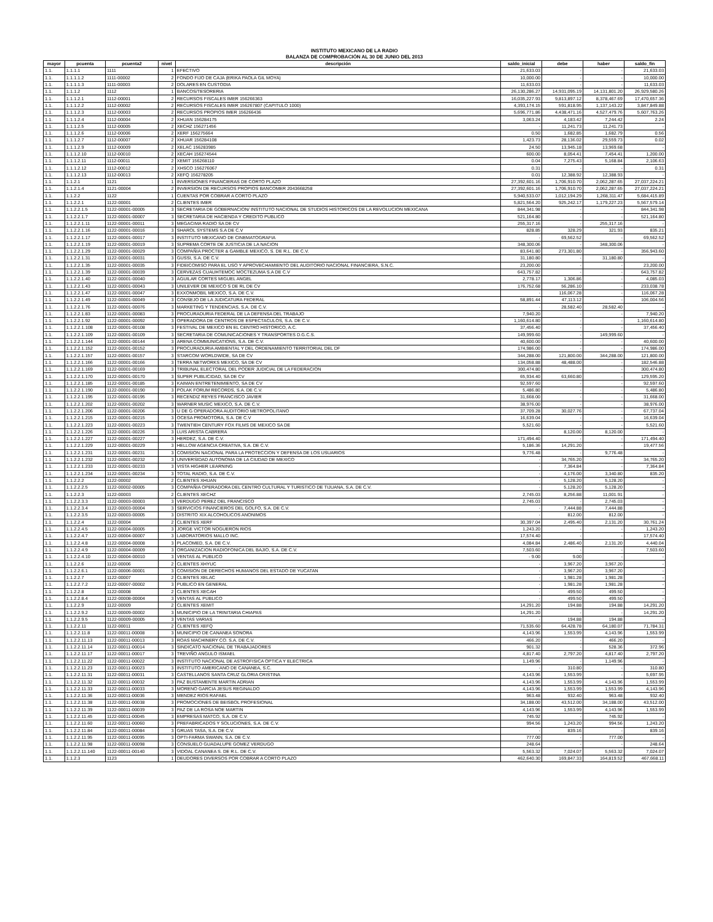INSTITUTO MEXICANO DE LA RADIO
BALANZA DE COMPROBACIÓN AL 30 DE JUNIO DEL 2013
| mayor | pcuenta | pcuenta2 | nivel | descripción | saldo_inicial | debe | haber | saldo_fin |
| --- | --- | --- | --- | --- | --- | --- | --- | --- |
| 1.1. | 1.1.1.1 | 1111 | 1 | EFECTIVO | 21,633.03 | - | - | 21,633.03 |
| 1.1. | 1.1.1.1.2 | 1111-00002 | 2 | FONDO FIJO DE CAJA (ERIKA PAOLA GIL MOYA) | 10,000.00 | - | - | 10,000.00 |
| 1.1. | 1.1.1.1.3 | 1111-00003 | 2 | DOLARES EN CUSTODIA | 11,633.03 | - | - | 11,633.03 |
| 1.1. | 1.1.1.2 | 1112 | 1 | BANCOS/TESORERIA | 26,130,286.27 | 14,931,095.19 | 14,131,801.20 | 26,929,580.26 |
| 1.1. | 1.1.1.2.1 | 1112-00001 | 2 | RECURSOS FISCALES IMER 156266363 | 16,035,227.93 | 9,813,897.12 | 8,378,467.69 | 17,470,657.36 |
| 1.1. | 1.1.1.2.2 | 1112-00002 | 2 | RECURSOS FISCALES IMER 156267807 (CAPITULO 1000) | 4,393,174.15 | 591,818.95 | 1,137,143.22 | 3,847,849.88 |
| 1.1. | 1.1.1.2.3 | 1112-00003 | 2 | RECURSOS PROPIOS IMER 156266436 | 5,696,771.86 | 4,438,471.16 | 4,527,479.76 | 5,607,763.26 |
| 1.1. | 1.1.1.2.4 | 1112-00004 | 2 | XHUAN 156284175 | 3,063.24 | 4,183.42 | 7,244.42 | 2.24 |
| 1.1. | 1.1.1.2.5 | 1112-00005 | 2 | XECHZ 156271456 | - | 11,241.73 | 11,241.73 | - |
| 1.1. | 1.1.1.2.6 | 1112-00006 | 2 | XERF 156275664 | 0.50 | 1,682.85 | 1,682.79 | 0.56 |
| 1.1. | 1.1.1.2.7 | 1112-00007 | 2 | XHUAR 156284108 | 1,423.73 | 28,136.02 | 29,559.73 | 0.02 |
| 1.1. | 1.1.1.2.9 | 1112-00009 | 2 | XELAC 156283985 | 24.50 | 13,945.18 | 13,969.68 | - |
| 1.1. | 1.1.1.2.10 | 1112-00010 | 2 | XECAH 156274544 | 600.00 | 8,054.41 | 7,454.41 | 1,200.00 |
| 1.1. | 1.1.1.2.11 | 1112-00011 | 2 | XEMIT 156268110 | 0.04 | 7,275.43 | 5,168.84 | 2,106.63 |
| 1.1. | 1.1.1.2.12 | 1112-00012 | 2 | XHSCO 156276067 | 0.31 | - | - | 0.31 |
| 1.1. | 1.1.1.2.13 | 1112-00013 | 2 | XEFQ 156278205 | 0.01 | 12,388.92 | 12,388.93 | - |
| 1.1. | 1.1.2.1 | 1121 | 1 | INVERSIONES FINANCIERAS DE CORTO PLAZO | 27,392,601.16 | 1,706,910.70 | 2,062,287.65 | 27,037,224.21 |
| 1.1. | 1.1.2.1.4 | 1121-00004 | 2 | INVERSION DE RECURSOS PROPIOS BANCOMER 2043668258 | 27,392,601.16 | 1,706,910.70 | 2,062,287.65 | 27,037,224.21 |
| 1.1. | 1.1.2.2 | 1122 | 1 | CUENTAS POR COBRAR A CORTO PLAZO | 5,940,533.07 | 1,012,194.29 | 1,268,311.47 | 5,684,415.89 |
| 1.1. | 1.1.2.2.1 | 1122-00001 | 2 | CLIENTES IMER | 5,821,564.20 | 925,242.17 | 1,179,227.23 | 5,567,579.14 |
| 1.1. | 1.1.2.2.1.5 | 1122-00001-00005 | 3 | SECRETARIA DE GOBERNACION/ INSTITUTO NACIONAL DE STUDIOS HISTORICOS DE LA REVOLUCION MEXICANA | 844,341.98 | - | - | 844,341.98 |
| 1.1. | 1.1.2.2.1.7 | 1122-00001-00007 | 3 | SECRETARIA DE HACIENDA Y CREDITO PUBLICO | 521,164.80 | - | - | 521,164.80 |
| 1.1. | 1.1.2.2.1.11 | 1122-00001-00011 | 3 | MEGACIMA RADIO SA DE CV | 255,317.16 | - | 255,317.16 | - |
| 1.1. | 1.1.2.2.1.16 | 1122-00001-00016 | 3 | SHAROL SYSTEMS S.A DE C.V | 828.85 | 328.29 | 321.93 | 835.21 |
| 1.1. | 1.1.2.2.1.17 | 1122-00001-00017 | 3 | INSTITUTO MEXICANO DE CINEMATOGRAFIA | - | 69,562.52 | - | 69,562.52 |
| 1.1. | 1.1.2.2.1.19 | 1122-00001-00019 | 3 | SUPREMA CORTE DE JUSTICIA DE LA NACION | 348,300.06 | - | 348,300.06 | - |
| 1.1. | 1.1.2.2.1.29 | 1122-00001-00029 | 3 | COMPAÑIA PROCTER & GAMBLE MEXICO, S. DE R.L. DE C.V. | 83,641.80 | 273,301.80 | - | 356,943.60 |
| 1.1. | 1.1.2.2.1.31 | 1122-00001-00031 | 3 | GUSSI, S.A. DE C.V. | 31,180.80 | - | 31,180.80 | - |
| 1.1. | 1.1.2.2.1.35 | 1122-00001-00035 | 3 | FIDEICOMISO PARA EL USO Y APROVECHAMIENTO DEL AUDITORIO NACIONAL FINANCIERA, S.N.C. | 23,200.00 | - | - | 23,200.00 |
| 1.1. | 1.1.2.2.1.39 | 1122-00001-00039 | 3 | CERVEZAS CUAUHTEMOC MOCTEZUMA S.A DE C.V | 643,757.82 | - | - | 643,757.82 |
| 1.1. | 1.1.2.2.1.40 | 1122-00001-00040 | 3 | AGUILAR CORTES MIGUEL ANGEL | 2,778.17 | 1,306.86 | - | 4,085.03 |
| 1.1. | 1.1.2.2.1.43 | 1122-00001-00043 | 3 | UNILEVER DE MEXICO S DE RL DE CV | 176,752.68 | 56,286.10 | - | 233,038.78 |
| 1.1. | 1.1.2.2.1.47 | 1122-00001-00047 | 3 | EXXONMOBIL MEXICO, S.A. DE C.V. | - | 116,067.28 | - | 116,067.28 |
| 1.1. | 1.1.2.2.1.49 | 1122-00001-00049 | 3 | CONSEJO DE LA JUDICATURA FEDERAL | 58,891.44 | 47,113.12 | - | 106,004.56 |
| 1.1. | 1.1.2.2.1.76 | 1122-00001-00076 | 3 | MARKETING Y TENDENCIAS, S.A. DE C.V. | - | 28,582.40 | 28,582.40 | - |
| 1.1. | 1.1.2.2.1.83 | 1122-00001-00083 | 3 | PROCURADURIA FEDERAL DE LA DEFENSA DEL TRABAJO | 7,940.20 | - | - | 7,940.20 |
| 1.1. | 1.1.2.2.1.92 | 1122-00001-00092 | 3 | OPERADORA DE CENTROS DE ESPECTACULOS, S.A. DE C.V. | 1,160,614.80 | - | - | 1,160,614.80 |
| 1.1. | 1.1.2.2.1.108 | 1122-00001-00108 | 3 | FESTIVAL DE MEXICO EN EL CENTRO HISTORICO, A.C. | 37,456.40 | - | - | 37,456.40 |
| 1.1. | 1.1.2.2.1.109 | 1122-00001-00109 | 3 | SECRETARIA DE COMUNICACIONES Y TRANSPORTES D.G.C.S. | 149,999.60 | - | 149,999.60 | - |
| 1.1. | 1.1.2.2.1.144 | 1122-00001-00144 | 3 | ARENA COMMUNICATIONS, S.A. DE C.V. | 40,600.00 | - | - | 40,600.00 |
| 1.1. | 1.1.2.2.1.152 | 1122-00001-00152 | 3 | PROCURADURIA AMBIENTAL Y DEL ORDENAMIENTO TERRITORIAL DEL DF | 174,986.00 | - | - | 174,986.00 |
| 1.1. | 1.1.2.2.1.157 | 1122-00001-00157 | 3 | STARCOM WORLDWIDE, SA DE CV | 344,288.00 | 121,800.00 | 344,288.00 | 121,800.00 |
| 1.1. | 1.1.2.2.1.166 | 1122-00001-00166 | 3 | TERRA NETWORKS MEXICO, SA DE CV | 134,058.88 | 48,488.00 | - | 182,546.88 |
| 1.1. | 1.1.2.2.1.169 | 1122-00001-00169 | 3 | TRIBUNAL ELECTORAL DEL PODER JUDICIAL DE LA FEDERACION | 300,474.80 | - | - | 300,474.80 |
| 1.1. | 1.1.2.2.1.170 | 1122-00001-00170 | 3 | SUPER PUBLICIDAD, SA DE CV | 65,934.40 | 63,660.80 | - | 129,595.20 |
| 1.1. | 1.1.2.2.1.185 | 1122-00001-00185 | 3 | KAIMAN ENTRETENIMIENTO, SA DE CV | 92,597.60 | - | - | 92,597.60 |
| 1.1. | 1.1.2.2.1.190 | 1122-00001-00190 | 3 | POLAK FORUM RECORDS, S.A. DE C.V. | 5,486.80 | - | - | 5,486.80 |
| 1.1. | 1.1.2.2.1.195 | 1122-00001-00195 | 3 | RECENDIZ REYES FRANCISCO JAVIER | 31,668.00 | - | - | 31,668.00 |
| 1.1. | 1.1.2.2.1.202 | 1122-00001-00202 | 3 | WARNER MUSIC MEXICO, S.A. DE C.V. | 38,976.00 | - | - | 38,976.00 |
| 1.1. | 1.1.2.2.1.206 | 1122-00001-00206 | 3 | U DE G OPERADORA AUDITORIO METROPOLITANO | 37,709.28 | 30,027.76 | - | 67,737.04 |
| 1.1. | 1.1.2.2.1.215 | 1122-00001-00215 | 3 | OCESA PROMOTORA, S.A. DE C.V | 16,639.04 | - | - | 16,639.04 |
| 1.1. | 1.1.2.2.1.223 | 1122-00001-00223 | 3 | TWENTIEH CENTURY FOX FILMS DE MEXICO SA DE | 5,521.60 | - | - | 5,521.60 |
| 1.1. | 1.1.2.2.1.226 | 1122-00001-00226 | 3 | LUIS ARISTA CABRERA | - | 8,120.00 | 8,120.00 | - |
| 1.1. | 1.1.2.2.1.227 | 1122-00001-00227 | 3 | HERDEZ, S.A. DE C.V. | 171,494.40 | - | - | 171,494.40 |
| 1.1. | 1.1.2.2.1.229 | 1122-00001-00229 | 3 | HELLOW AGENCIA CREATIVA, S.A. DE C.V. | 5,186.36 | 14,291.20 | - | 19,477.56 |
| 1.1. | 1.1.2.2.1.231 | 1122-00001-00231 | 3 | COMISION NACIONAL PARA LA PROTECCION Y DEFENSA DE LOS USUARIOS | 9,776.48 | - | 9,776.48 | - |
| 1.1. | 1.1.2.2.1.232 | 1122-00001-00232 | 3 | UNIVERSIDAD AUTONOMA DE LA CIUDAD DE MEXICO | - | 34,765.20 | - | 34,765.20 |
| 1.1. | 1.1.2.2.1.233 | 1122-00001-00233 | 3 | VISTA HIGHER LEARNING | - | 7,364.84 | - | 7,364.84 |
| 1.1. | 1.1.2.2.1.234 | 1122-00001-00234 | 3 | TOTAL RADIO, S.A. DE C.V. | - | 4,176.00 | 3,340.80 | 835.20 |
| 1.1. | 1.1.2.2.2 | 1122-00002 | 2 | CLIENTES XHUAN | - | 5,128.20 | 5,128.20 | - |
| 1.1. | 1.1.2.2.2.5 | 1122-00002-00005 | 3 | COMPAÑIA OPERADORA DEL CENTRO CULTURAL Y TURISTICO DE TIJUANA, S.A. DE C.V. | - | 5,128.20 | 5,128.20 | - |
| 1.1. | 1.1.2.2.3 | 1122-00003 | 2 | CLIENTES XECHZ | 2,745.03 | 8,256.88 | 11,001.91 | - |
| 1.1. | 1.1.2.2.3.3 | 1122-00003-00003 | 3 | VERDUGO PEREZ DEL FRANCISCO | 2,745.03 | - | 2,745.03 | - |
| 1.1. | 1.1.2.2.3.4 | 1122-00003-00004 | 3 | SERVICIOS FINANCIEROS DEL GOLFO, S.A. DE C.V. | - | 7,444.88 | 7,444.88 | - |
| 1.1. | 1.1.2.2.3.5 | 1122-00003-00005 | 3 | DISTRITO XIX ALCOHOLICOS ANONIMOS | - | 812.00 | 812.00 | - |
| 1.1. | 1.1.2.2.4 | 1122-00004 | 2 | CLIENTES XERF | 30,397.04 | 2,495.40 | 2,131.20 | 30,761.24 |
| 1.1. | 1.1.2.2.4.5 | 1122-00004-00005 | 3 | JORGE VICTOR NOGUERON RIOS | 1,243.20 | - | - | 1,243.20 |
| 1.1. | 1.1.2.2.4.7 | 1122-00004-00007 | 3 | LABORATORIOS MALLO INC. | 17,574.40 | - | - | 17,574.40 |
| 1.1. | 1.1.2.2.4.8 | 1122-00004-00008 | 3 | PLACOMED, S.A. DE C.V. | 4,084.84 | 2,486.40 | 2,131.20 | 4,440.04 |
| 1.1. | 1.1.2.2.4.9 | 1122-00004-00009 | 3 | ORGANIZACION RADIOFONICA DEL BAJIO, S.A. DE C.V. | 7,503.60 | - | - | 7,503.60 |
| 1.1. | 1.1.2.2.4.10 | 1122-00004-00010 | 3 | VENTAS AL PUBLICO | - 9.00 | 9.00 | - | - |
| 1.1. | 1.1.2.2.6 | 1122-00006 | 2 | CLIENTES XHYUC | - | 3,967.20 | 3,967.20 | - |
| 1.1. | 1.1.2.2.6.1 | 1122-00006-00001 | 3 | COMISION DE DERECHOS HUMANOS DEL ESTADO DE YUCATAN | - | 3,967.20 | 3,967.20 | - |
| 1.1. | 1.1.2.2.7 | 1122-00007 | 2 | CLIENTES XELAC | - | 1,981.28 | 1,981.28 | - |
| 1.1. | 1.1.2.2.7.2 | 1122-00007-00002 | 3 | PUBLICO EN GENERAL | - | 1,981.28 | 1,981.28 | - |
| 1.1. | 1.1.2.2.8 | 1122-00008 | 2 | CLIENTES XECAH | - | 499.50 | 499.50 | - |
| 1.1. | 1.1.2.2.8.4 | 1122-00008-00004 | 3 | VENTAS AL PUBLICO | - | 499.50 | 499.50 | - |
| 1.1. | 1.1.2.2.9 | 1122-00009 | 2 | CLIENTES XEMIT | 14,291.20 | 194.88 | 194.88 | 14,291.20 |
| 1.1. | 1.1.2.2.9.2 | 1122-00009-00002 | 3 | MUNICIPIO DE LA TRINITARIA CHIAPAS | 14,291.20 | - | - | 14,291.20 |
| 1.1. | 1.1.2.2.9.5 | 1122-00009-00005 | 3 | VENTAS VARIAS | - | 194.88 | 194.88 | - |
| 1.1. | 1.1.2.2.11 | 1122-00011 | 2 | CLIENTES XEFQ | 71,535.60 | 64,428.78 | 64,180.07 | 71,784.31 |
| 1.1. | 1.1.2.2.11.8 | 1122-00011-00008 | 3 | MUNICIPIO DE CANANEA SONORA | 4,143.96 | 1,553.99 | 4,143.96 | 1,553.99 |
| 1.1. | 1.1.2.2.11.13 | 1122-00011-00013 | 3 | ROAS MACHINERY CO. S.A. DE C.V. | 466.20 | - | 466.20 | - |
| 1.1. | 1.1.2.2.11.14 | 1122-00011-00014 | 3 | SINDICATO NACIONAL DE TRABAJADORES | 901.32 | - | 528.36 | 372.96 |
| 1.1. | 1.1.2.2.11.17 | 1122-00011-00017 | 3 | TREVIÑO ANGULO ISMAEL | 4,817.40 | 2,797.20 | 4,817.40 | 2,797.20 |
| 1.1. | 1.1.2.2.11.22 | 1122-00011-00022 | 3 | INSTITUTO NACIONAL DE ASTROFISICA OPTICA Y ELECTRICA | 1,149.96 | - | 1,149.96 | - |
| 1.1. | 1.1.2.2.11.23 | 1122-00011-00023 | 3 | INSTITUTO AMERICANO DE CANANEA, S.C. | - | 310.80 | - | 310.80 |
| 1.1. | 1.1.2.2.11.31 | 1122-00011-00031 | 3 | CASTELLANOS SANTA CRUZ GLORIA CRISTINA | 4,143.96 | 1,553.99 | - | 5,697.95 |
| 1.1. | 1.1.2.2.11.32 | 1122-00011-00032 | 3 | PAZ BUSTAMENTE MARTIN ADRIAN | 4,143.96 | 1,553.99 | 4,143.96 | 1,553.99 |
| 1.1. | 1.1.2.2.11.33 | 1122-00011-00033 | 3 | MORENO GARCIA JESUS REGINALDO | 4,143.96 | 1,553.99 | 1,553.99 | 4,143.96 |
| 1.1. | 1.1.2.2.11.36 | 1122-00011-00036 | 3 | MENDEZ RIOS RAFAEL | 963.48 | 932.40 | 963.48 | 932.40 |
| 1.1. | 1.1.2.2.11.38 | 1122-00011-00038 | 3 | PROMOCIONES DE BEISBOL PROFESIONAL | 34,188.00 | 43,512.00 | 34,188.00 | 43,512.00 |
| 1.1. | 1.1.2.2.11.39 | 1122-00011-00039 | 3 | PAZ DE LA ROSA NOE MARTIN | 4,143.96 | 1,553.99 | 4,143.96 | 1,553.99 |
| 1.1. | 1.1.2.2.11.45 | 1122-00011-00045 | 3 | EMPRESAS MATCO, S.A. DE C.V. | 745.92 | - | 745.92 | - |
| 1.1. | 1.1.2.2.11.60 | 1122-00011-00060 | 3 | PREFABRICADOS Y SOLUCIONES, S.A. DE C.V. | 994.56 | 1,243.20 | 994.56 | 1,243.20 |
| 1.1. | 1.1.2.2.11.84 | 1122-00011-00084 | 3 | GRUAS TASA, S.A. DE C.V. | - | 839.16 | - | 839.16 |
| 1.1. | 1.1.2.2.11.95 | 1122-00011-00095 | 3 | OPTI-FARMA SWANN, S.A. DE C.V. | 777.00 | - | 777.00 | - |
| 1.1. | 1.1.2.2.11.98 | 1122-00011-00098 | 3 | CONSUELO GUADALUPE GOMEZ VERDUGO | 248.64 | - | - | 248.64 |
| 1.1. | 1.1.2.2.11.140 | 1122-00011-00140 | 3 | VIDOAL CANANEA S. DE R.L. DE C.V. | 5,563.32 | 7,024.07 | 5,563.32 | 7,024.07 |
| 1.1. | 1.1.2.3 | 1123 | 1 | DEUDORES DIVERSOS POR COBRAR A CORTO PLAZO | 462,640.30 | 169,847.33 | 164,819.52 | 467,668.11 |